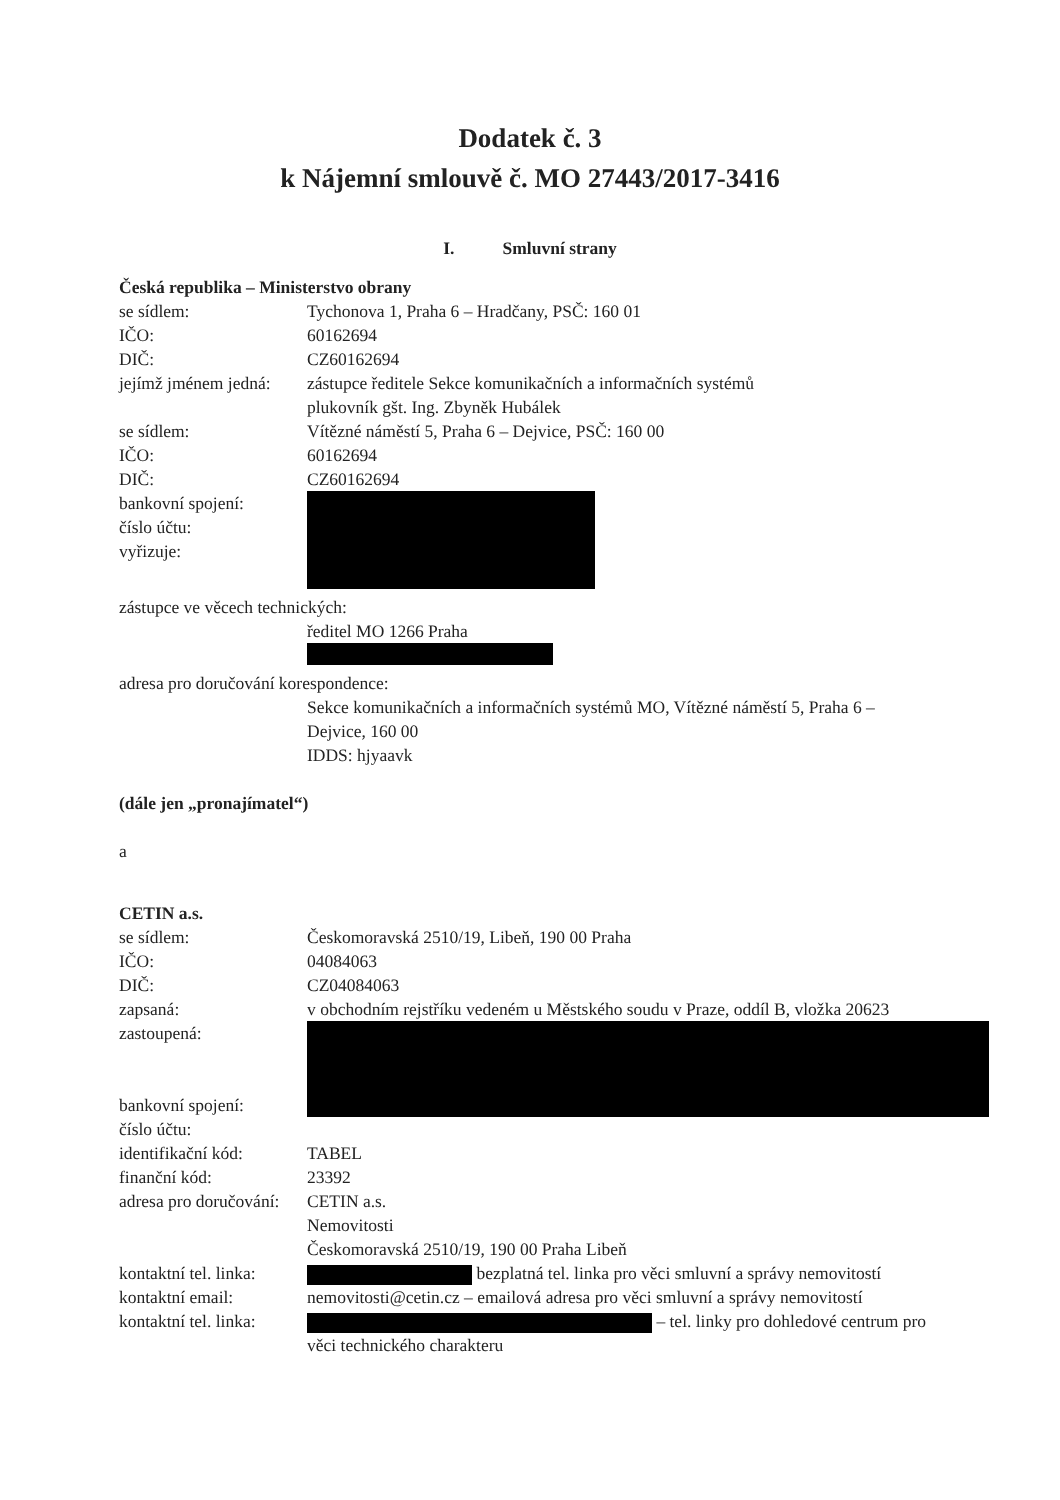Dodatek č. 3
k Nájemní smlouvě č. MO 27443/2017-3416
I. Smluvní strany
Česká republika – Ministerstvo obrany
se sídlem: Tychonova 1, Praha 6 – Hradčany, PSČ: 160 01
IČO: 60162694
DIČ: CZ60162694
jejímž jménem jedná: zástupce ředitele Sekce komunikačních a informačních systémů
plukovník gšt. Ing. Zbyněk Hubálek
se sídlem: Vítězné náměstí 5, Praha 6 – Dejvice, PSČ: 160 00
IČO: 60162694
DIČ: CZ60162694
bankovní spojení:
číslo účtu:
vyřizuje:
zástupce ve věcech technických:
ředitel MO 1266 Praha
adresa pro doručování korespondence:
Sekce komunikačních a informačních systémů MO, Vítězné náměstí 5, Praha 6 – Dejvice, 160 00
IDDS: hjyaavk
(dále jen „pronajímatel“)
a
CETIN a.s.
se sídlem: Českomoravská 2510/19, Libeň, 190 00 Praha
IČO: 04084063
DIČ: CZ04084063
zapsaná: v obchodním rejstříku vedeném u Městského soudu v Praze, oddíl B, vložka 20623
zastoupená:
bankovní spojení:
číslo účtu:
identifikační kód: TABEL
finanční kód: 23392
adresa pro doručování: CETIN a.s.
Nemovitosti
Českomoravská 2510/19, 190 00 Praha Libeň
kontaktní tel. linka: bezplatná tel. linka pro věci smluvní a správy nemovitostí
kontaktní email: nemovitosti@cetin.cz – emailová adresa pro věci smluvní a správy nemovitostí
kontaktní tel. linka: – tel. linky pro dohledové centrum pro věci technického charakteru